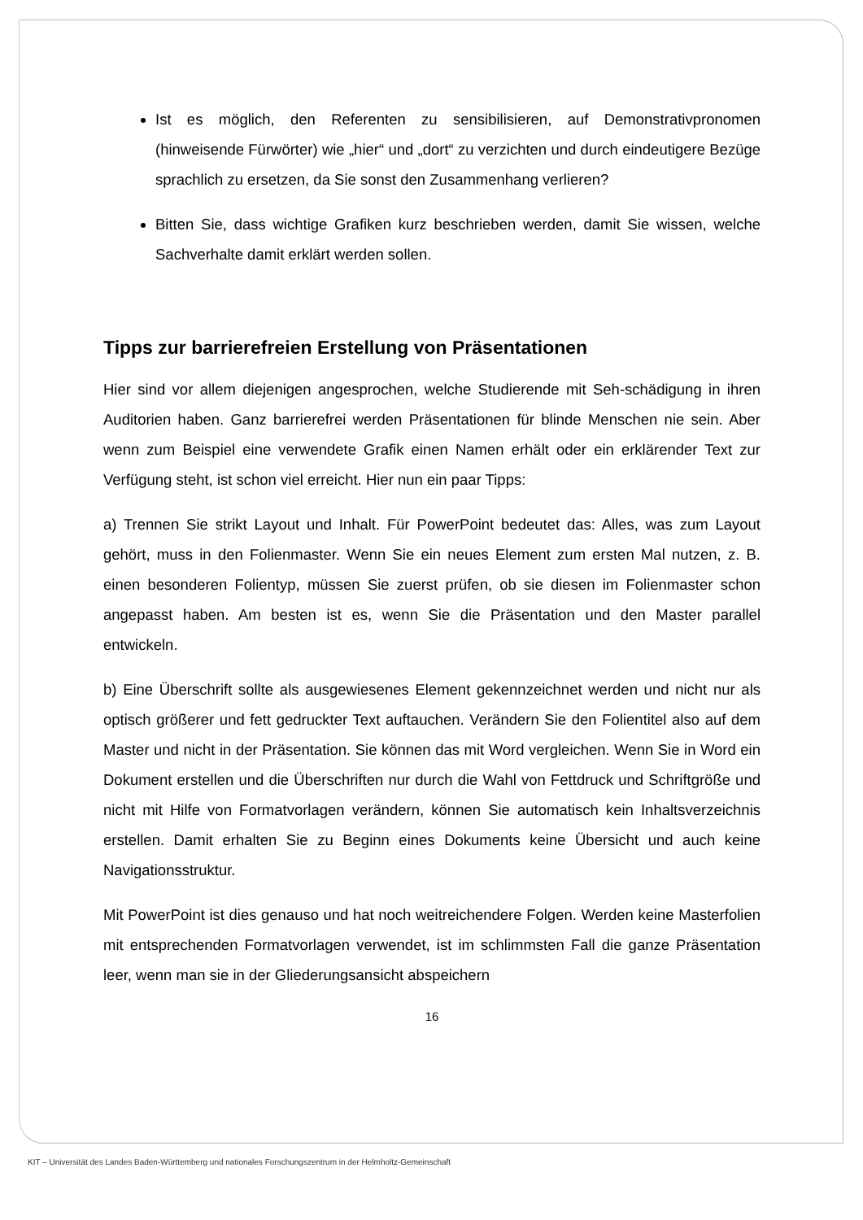Ist es möglich, den Referenten zu sensibilisieren, auf Demonstrativpronomen (hinweisende Fürwörter) wie „hier“ und „dort“ zu verzichten und durch eindeutigere Bezüge sprachlich zu ersetzen, da Sie sonst den Zusammenhang verlieren?
Bitten Sie, dass wichtige Grafiken kurz beschrieben werden, damit Sie wissen, welche Sachverhalte damit erklärt werden sollen.
Tipps zur barrierefreien Erstellung von Präsentationen
Hier sind vor allem diejenigen angesprochen, welche Studierende mit Seh-schädigung in ihren Auditorien haben. Ganz barrierefrei werden Präsentationen für blinde Menschen nie sein. Aber wenn zum Beispiel eine verwendete Grafik einen Namen erhält oder ein erklärender Text zur Verfügung steht, ist schon viel erreicht. Hier nun ein paar Tipps:
a) Trennen Sie strikt Layout und Inhalt. Für PowerPoint bedeutet das: Alles, was zum Layout gehört, muss in den Folienmaster. Wenn Sie ein neues Element zum ersten Mal nutzen, z. B. einen besonderen Folientyp, müssen Sie zuerst prüfen, ob sie diesen im Folienmaster schon angepasst haben. Am besten ist es, wenn Sie die Präsentation und den Master parallel entwickeln.
b) Eine Überschrift sollte als ausgewiesenes Element gekennzeichnet werden und nicht nur als optisch größerer und fett gedruckter Text auftauchen. Verändern Sie den Folientitel also auf dem Master und nicht in der Präsentation. Sie können das mit Word vergleichen. Wenn Sie in Word ein Dokument erstellen und die Überschriften nur durch die Wahl von Fettdruck und Schriftgröße und nicht mit Hilfe von Formatvorlagen verändern, können Sie automatisch kein Inhaltsverzeichnis erstellen. Damit erhalten Sie zu Beginn eines Dokuments keine Übersicht und auch keine Navigationsstruktur.
Mit PowerPoint ist dies genauso und hat noch weitreichendere Folgen. Werden keine Masterfolien mit entsprechenden Formatvorlagen verwendet, ist im schlimmsten Fall die ganze Präsentation leer, wenn man sie in der Gliederungsansicht abspeichern
16
KIT – Universität des Landes Baden-Württemberg und nationales Forschungszentrum in der Helmholtz-Gemeinschaft